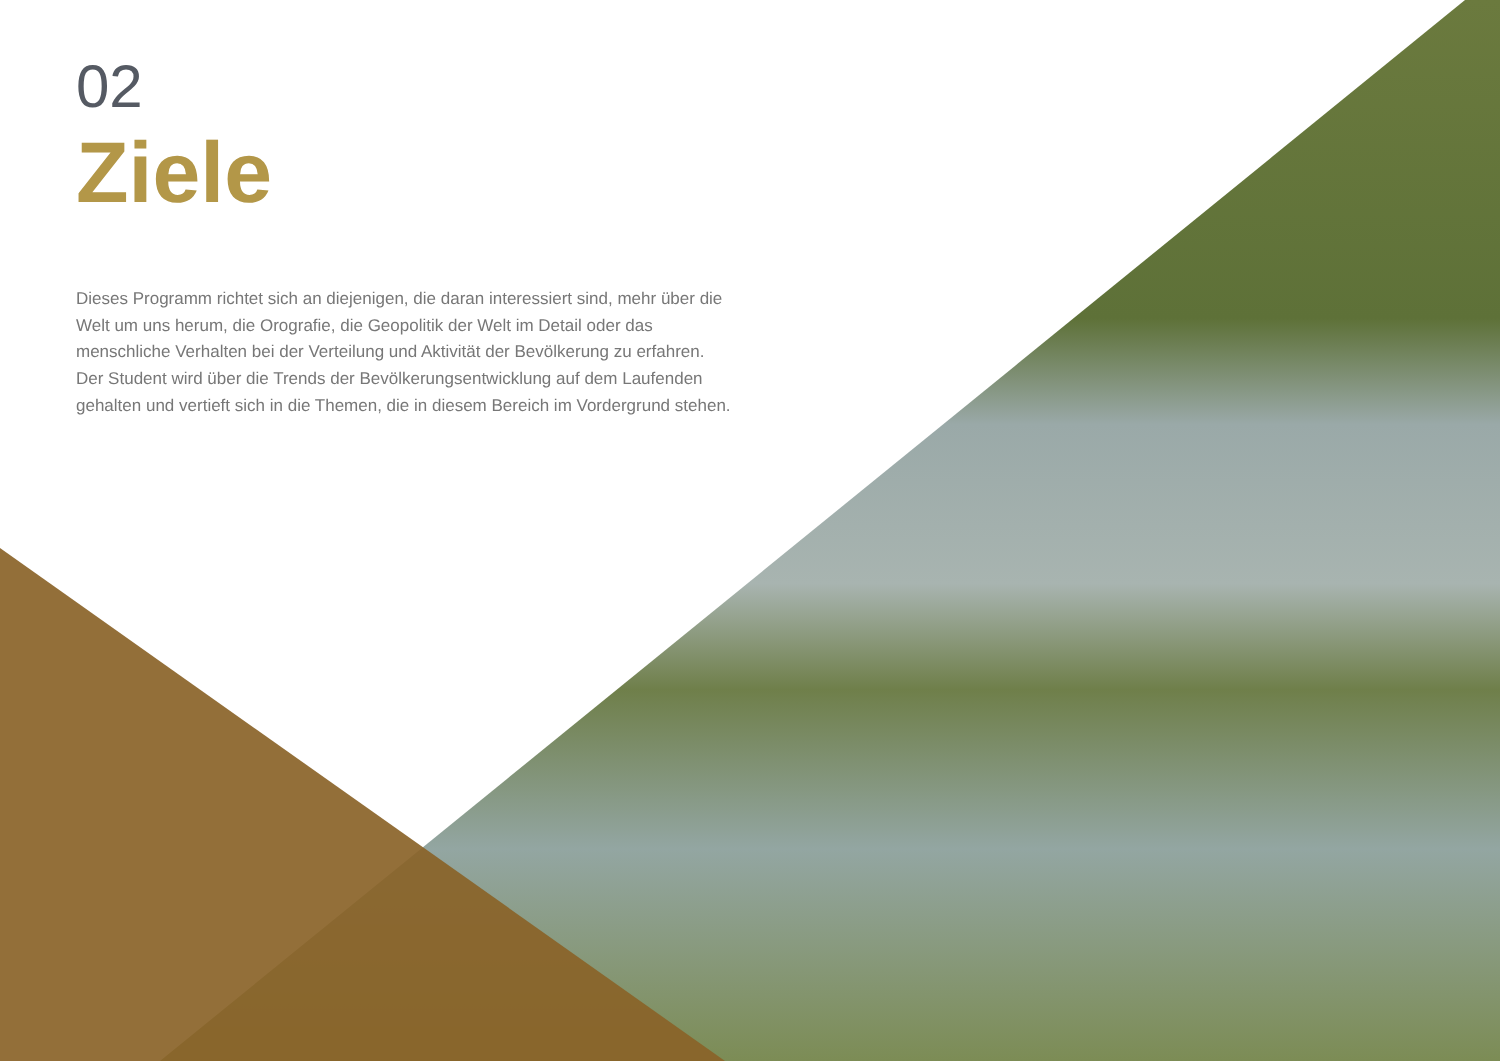02
Ziele
Dieses Programm richtet sich an diejenigen, die daran interessiert sind, mehr über die Welt um uns herum, die Orografie, die Geopolitik der Welt im Detail oder das menschliche Verhalten bei der Verteilung und Aktivität der Bevölkerung zu erfahren. Der Student wird über die Trends der Bevölkerungsentwicklung auf dem Laufenden gehalten und vertieft sich in die Themen, die in diesem Bereich im Vordergrund stehen.